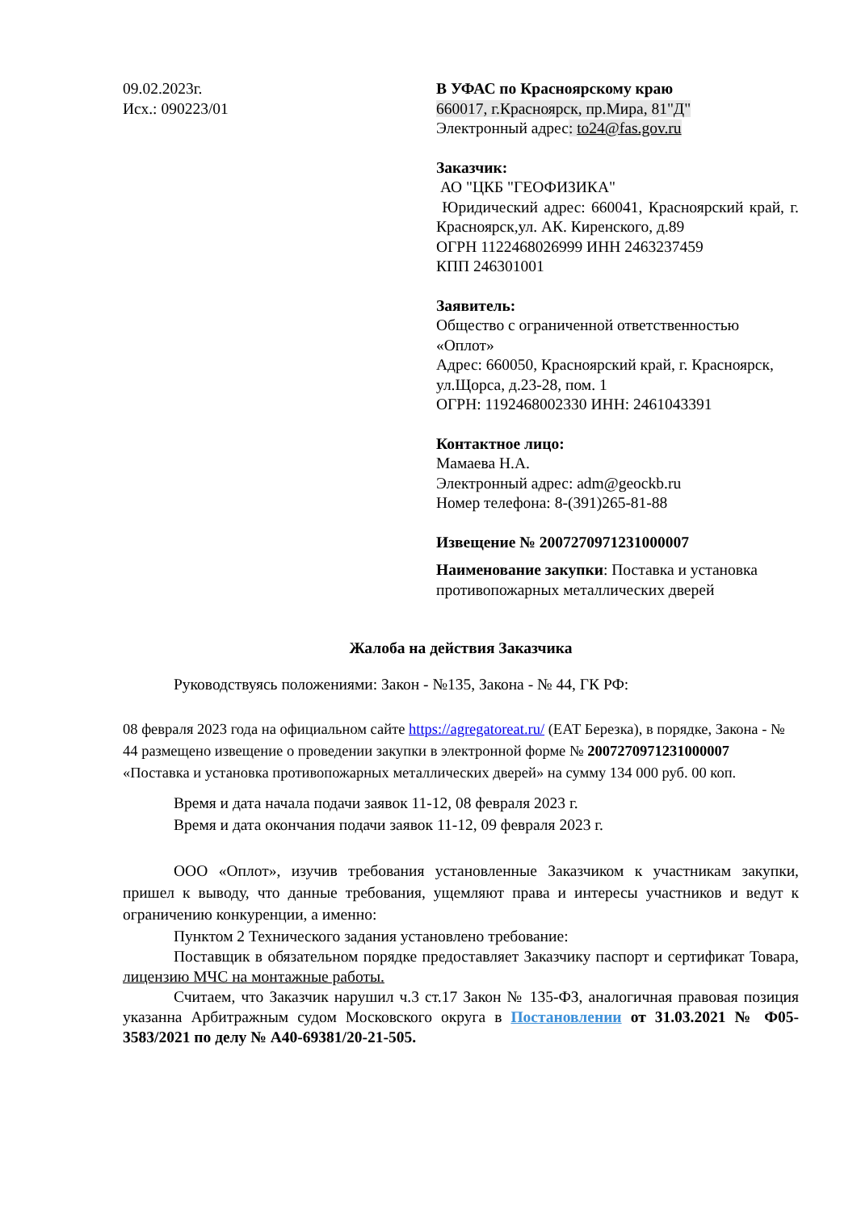09.02.2023г.
Исх.: 090223/01
В УФАС по Красноярскому краю
660017, г.Красноярск, пр.Мира, 81"Д"
Электронный адрес: to24@fas.gov.ru
Заказчик:
АО "ЦКБ "ГЕОФИЗИКА"
Юридический адрес: 660041, Красноярский край, г. Красноярск,ул. АК. Киренского, д.89
ОГРН 1122468026999 ИНН 2463237459
КПП 246301001
Заявитель:
Общество с ограниченной ответственностью «Оплот»
Адрес: 660050, Красноярский край, г. Красноярск, ул.Щорса, д.23-28, пом. 1
ОГРН: 1192468002330 ИНН: 2461043391
Контактное лицо:
Мамаева Н.А.
Электронный адрес: adm@geockb.ru
Номер телефона: 8-(391)265-81-88
Извещение № 2007270971231000007
Наименование закупки: Поставка и установка противопожарных металлических дверей
Жалоба на действия Заказчика
Руководствуясь положениями: Закон - №135, Закона - № 44, ГК РФ:
08 февраля 2023 года на официальном сайте https://agregatoreat.ru/ (ЕАТ Березка), в порядке, Закона - № 44 размещено извещение о проведении закупки в электронной форме № 2007270971231000007 «Поставка и установка противопожарных металлических дверей» на сумму 134 000 руб. 00 коп.
Время и дата начала подачи заявок 11-12, 08 февраля 2023 г.
Время и дата окончания подачи заявок 11-12, 09 февраля 2023 г.
ООО «Оплот», изучив требования установленные Заказчиком к участникам закупки, пришел к выводу, что данные требования, ущемляют права и интересы участников и ведут к ограничению конкуренции, а именно:
Пунктом 2 Технического задания установлено требование:
Поставщик в обязательном порядке предоставляет Заказчику паспорт и сертификат Товара, лицензию МЧС на монтажные работы.
Считаем, что Заказчик нарушил ч.3 ст.17 Закон № 135-ФЗ, аналогичная правовая позиция указанна Арбитражным судом Московского округа в Постановлении от 31.03.2021 № Ф05-3583/2021 по делу № А40-69381/20-21-505.